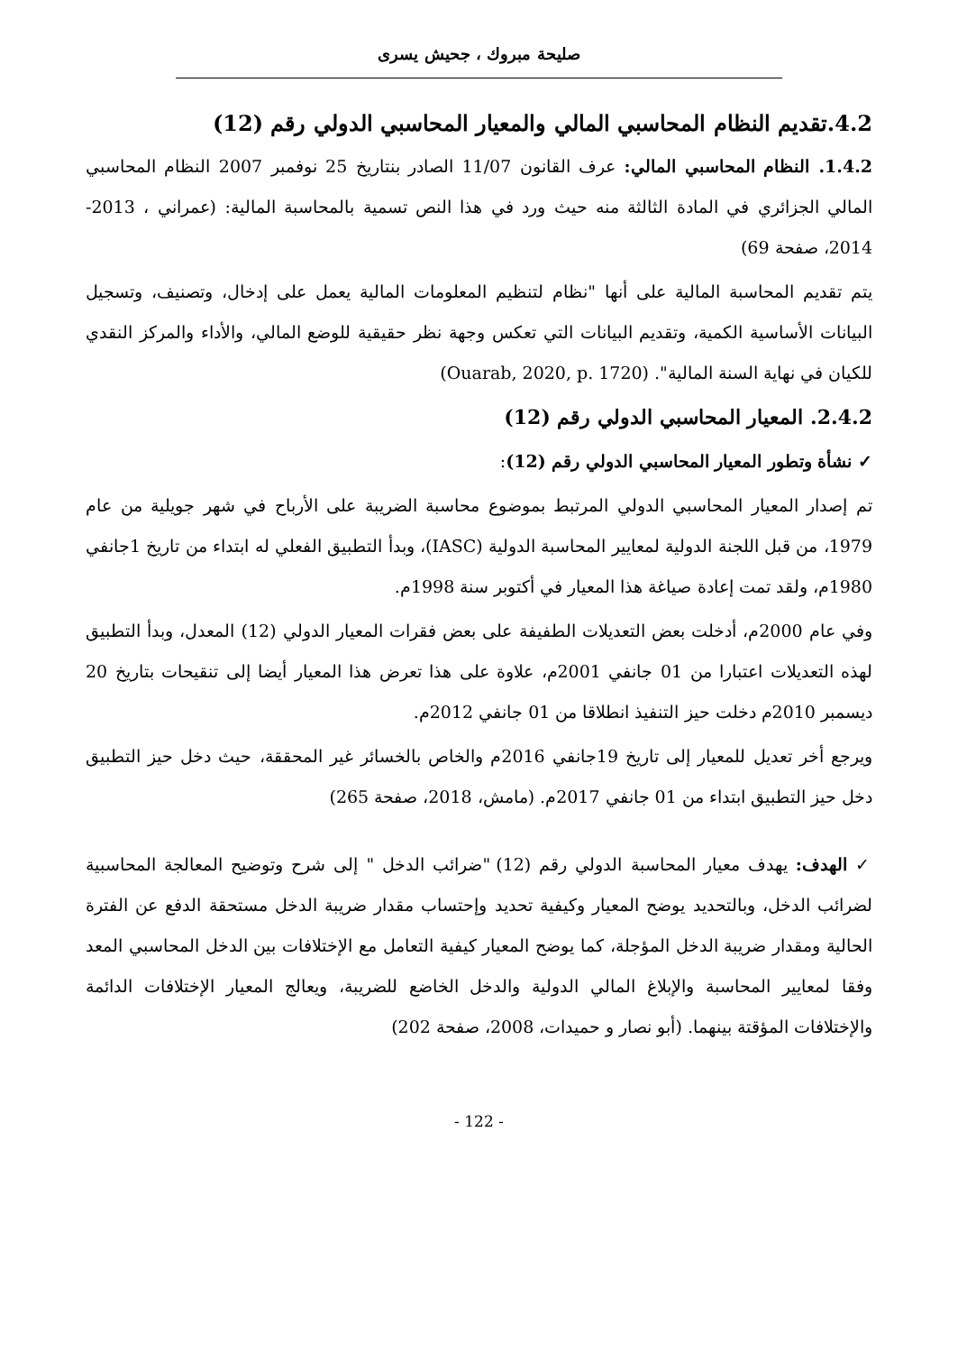صليحة مبروك ، جحيش يسرى
4.2.تقديم النظام المحاسبي المالي والمعيار المحاسبي الدولي رقم (12)
1.4.2. النظام المحاسبي المالي: عرف القانون 11/07 الصادر بنتاريخ 25 نوفمبر 2007 النظام المحاسبي المالي الجزائري في المادة الثالثة منه حيث ورد في هذا النص تسمية بالمحاسبة المالية: (عمراني ، 2013-2014، صفحة 69)
يتم تقديم المحاسبة المالية على أنها "نظام لتنظيم المعلومات المالية يعمل على إدخال، وتصنيف، وتسجيل البيانات الأساسية الكمية، وتقديم البيانات التي تعكس وجهة نظر حقيقية للوضع المالي، والأداء والمركز النقدي للكيان في نهاية السنة المالية". (Ouarab, 2020, p. 1720)
2.4.2. المعيار المحاسبي الدولي رقم (12)
✓ نشأة وتطور المعيار المحاسبي الدولي رقم (12):
تم إصدار المعيار المحاسبي الدولي المرتبط بموضوع محاسبة الضريبة على الأرباح في شهر جويلية من عام 1979، من قبل اللجنة الدولية لمعايير المحاسبة الدولية (IASC)، وبدأ التطبيق الفعلي له ابتداء من تاريخ 1جانفي 1980م، ولقد تمت إعادة صياغة هذا المعيار في أكتوبر سنة 1998م.
وفي عام 2000م، أدخلت بعض التعديلات الطفيفة على بعض فقرات المعيار الدولي (12) المعدل، وبدأ التطبيق لهذه التعديلات اعتبارا من 01 جانفي 2001م، علاوة على هذا تعرض هذا المعيار أيضا إلى تنقيحات بتاريخ 20 ديسمبر 2010م دخلت حيز التنفيذ انطلاقا من 01 جانفي 2012م.
ويرجع أخر تعديل للمعيار إلى تاريخ 19جانفي 2016م والخاص بالخسائر غير المحققة، حيث دخل حيز التطبيق دخل حيز التطبيق ابتداء من 01 جانفي 2017م. (مامش، 2018، صفحة 265)
✓ الهدف: يهدف معيار المحاسبة الدولي رقم (12) "ضرائب الدخل " إلى شرح وتوضيح المعالجة المحاسبية لضرائب الدخل، وبالتحديد يوضح المعيار وكيفية تحديد وإحتساب مقدار ضريبة الدخل مستحقة الدفع عن الفترة الحالية ومقدار ضريبة الدخل المؤجلة، كما يوضح المعيار كيفية التعامل مع الإختلافات بين الدخل المحاسبي المعد وفقا لمعايير المحاسبة والإبلاغ المالي الدولية والدخل الخاضع للضريبة، ويعالج المعيار الإختلافات الدائمة والإختلافات المؤقتة بينهما. (أبو نصار و حميدات، 2008، صفحة 202)
- 122 -